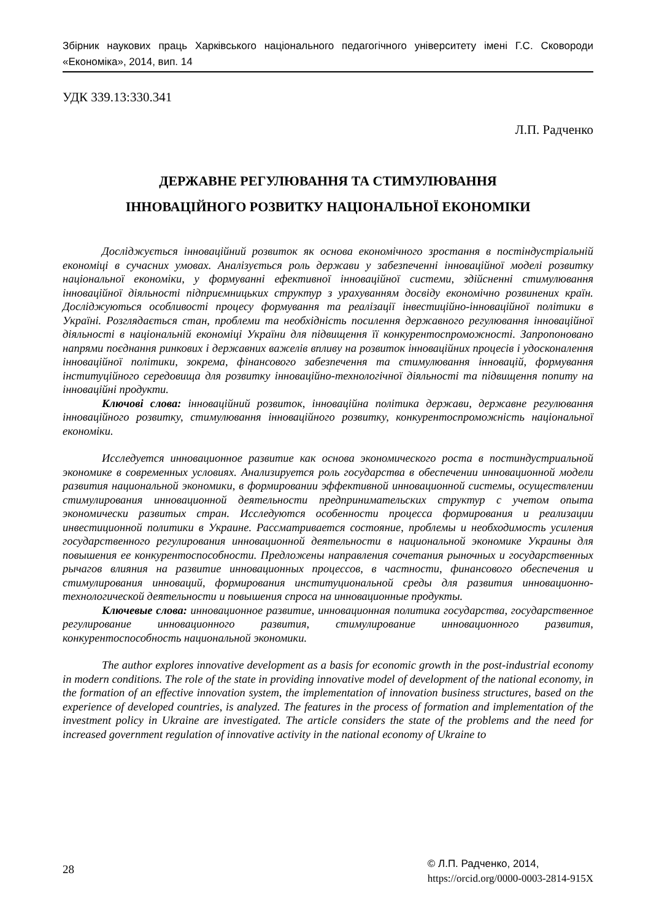Збірник наукових праць Харківського національного педагогічного університету імені Г.С. Сковороди «Економіка», 2014, вип. 14
УДК 339.13:330.341
Л.П. Радченко
ДЕРЖАВНЕ РЕГУЛЮВАННЯ ТА СТИМУЛЮВАННЯ
ІННОВАЦІЙНОГО РОЗВИТКУ НАЦІОНАЛЬНОЇ ЕКОНОМІКИ
Досліджується інноваційний розвиток як основа економічного зростання в постіндустріальній економіці в сучасних умовах. Аналізується роль держави у забезпеченні інноваційної моделі розвитку національної економіки, у формуванні ефективної інноваційної системи, здійсненні стимулювання інноваційної діяльності підприємницьких структур з урахуванням досвіду економічно розвинених країн. Досліджуються особливості процесу формування та реалізації інвестиційно-інноваційної політики в Україні. Розглядається стан, проблеми та необхідність посилення державного регулювання інноваційної діяльності в національній економіці України для підвищення її конкурентоспроможності. Запропоновано напрями поєднання ринкових і державних важелів впливу на розвиток інноваційних процесів і удосконалення інноваційної політики, зокрема, фінансового забезпечення та стимулювання інновацій, формування інституційного середовища для розвитку інноваційно-технологічної діяльності та підвищення попиту на інноваційні продукти.
Ключові слова: інноваційний розвиток, інноваційна політика держави, державне регулювання інноваційного розвитку, стимулювання інноваційного розвитку, конкурентоспроможність національної економіки.
Исследуется инновационное развитие как основа экономического роста в постиндустриальной экономике в современных условиях. Анализируется роль государства в обеспечении инновационной модели развития национальной экономики, в формировании эффективной инновационной системы, осуществлении стимулирования инновационной деятельности предпринимательских структур с учетом опыта экономически развитых стран. Исследуются особенности процесса формирования и реализации инвестиционной политики в Украине. Рассматривается состояние, проблемы и необходимость усиления государственного регулирования инновационной деятельности в национальной экономике Украины для повышения ее конкурентоспособности. Предложены направления сочетания рыночных и государственных рычагов влияния на развитие инновационных процессов, в частности, финансового обеспечения и стимулирования инноваций, формирования институциональной среды для развития инновационно-технологической деятельности и повышения спроса на инновационные продукты.
Ключевые слова: инновационное развитие, инновационная политика государства, государственное регулирование инновационного развития, стимулирование инновационного развития, конкурентоспособность национальной экономики.
The author explores innovative development as a basis for economic growth in the post-industrial economy in modern conditions. The role of the state in providing innovative model of development of the national economy, in the formation of an effective innovation system, the implementation of innovation business structures, based on the experience of developed countries, is analyzed. The features in the process of formation and implementation of the investment policy in Ukraine are investigated. The article considers the state of the problems and the need for increased government regulation of innovative activity in the national economy of Ukraine to
28
© Л.П. Радченко, 2014,
https://orcid.org/0000-0003-2814-915X